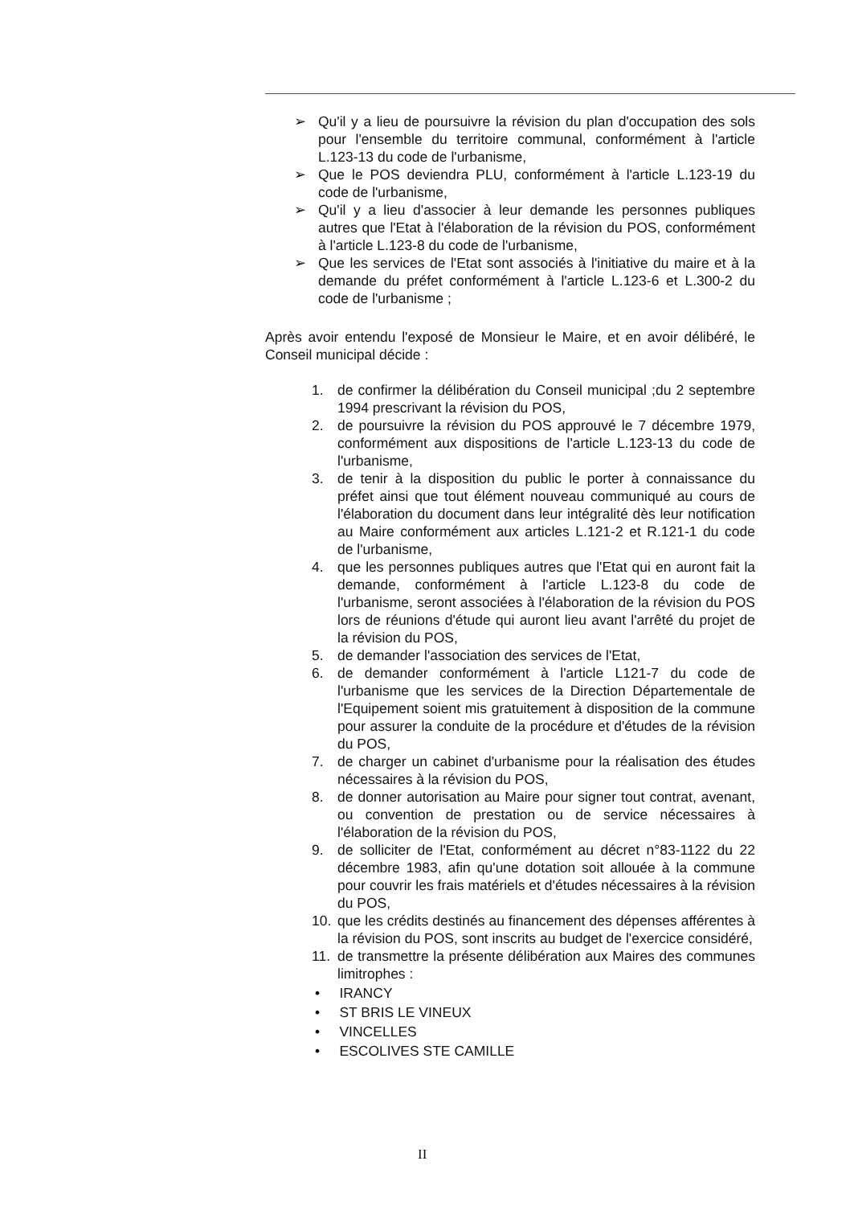➢ Qu'il y a lieu de poursuivre la révision du plan d'occupation des sols pour l'ensemble du territoire communal, conformément à l'article L.123-13 du code de l'urbanisme,
➢ Que le POS deviendra PLU, conformément à l'article L.123-19 du code de l'urbanisme,
➢ Qu'il y a lieu d'associer à leur demande les personnes publiques autres que l'Etat à l'élaboration de la révision du POS, conformément à l'article L.123-8 du code de l'urbanisme,
➢ Que les services de l'Etat sont associés à l'initiative du maire et à la demande du préfet conformément à l'article L.123-6 et L.300-2 du code de l'urbanisme ;
Après avoir entendu l'exposé de Monsieur le Maire, et en avoir délibéré, le Conseil municipal décide :
1. de confirmer la délibération du Conseil municipal ;du 2 septembre 1994 prescrivant la révision du POS,
2. de poursuivre la révision du POS approuvé le 7 décembre 1979, conformément aux dispositions de l'article L.123-13 du code de l'urbanisme,
3. de tenir à la disposition du public le porter à connaissance du préfet ainsi que tout élément nouveau communiqué au cours de l'élaboration du document dans leur intégralité dès leur notification au Maire conformément aux articles L.121-2 et R.121-1 du code de l'urbanisme,
4. que les personnes publiques autres que l'Etat qui en auront fait la demande, conformément à l'article L.123-8 du code de l'urbanisme, seront associées à l'élaboration de la révision du POS lors de réunions d'étude qui auront lieu avant l'arrêté du projet de la révision du POS,
5. de demander l'association des services de l'Etat,
6. de demander conformément à l'article L121-7 du code de l'urbanisme que les services de la Direction Départementale de l'Equipement soient mis gratuitement à disposition de la commune pour assurer la conduite de la procédure et d'études de la révision du POS,
7. de charger un cabinet d'urbanisme pour la réalisation des études nécessaires à la révision du POS,
8. de donner autorisation au Maire pour signer tout contrat, avenant, ou convention de prestation ou de service nécessaires à l'élaboration de la révision du POS,
9. de solliciter de l'Etat, conformément au décret n°83-1122 du 22 décembre 1983, afin qu'une dotation soit allouée à la commune pour couvrir les frais matériels et d'études nécessaires à la révision du POS,
10. que les crédits destinés au financement des dépenses afférentes à la révision du POS, sont inscrits au budget de l'exercice considéré,
11. de transmettre la présente délibération aux Maires des communes limitrophes :
• IRANCY
• ST BRIS LE VINEUX
• VINCELLES
• ESCOLIVES STE CAMILLE
II